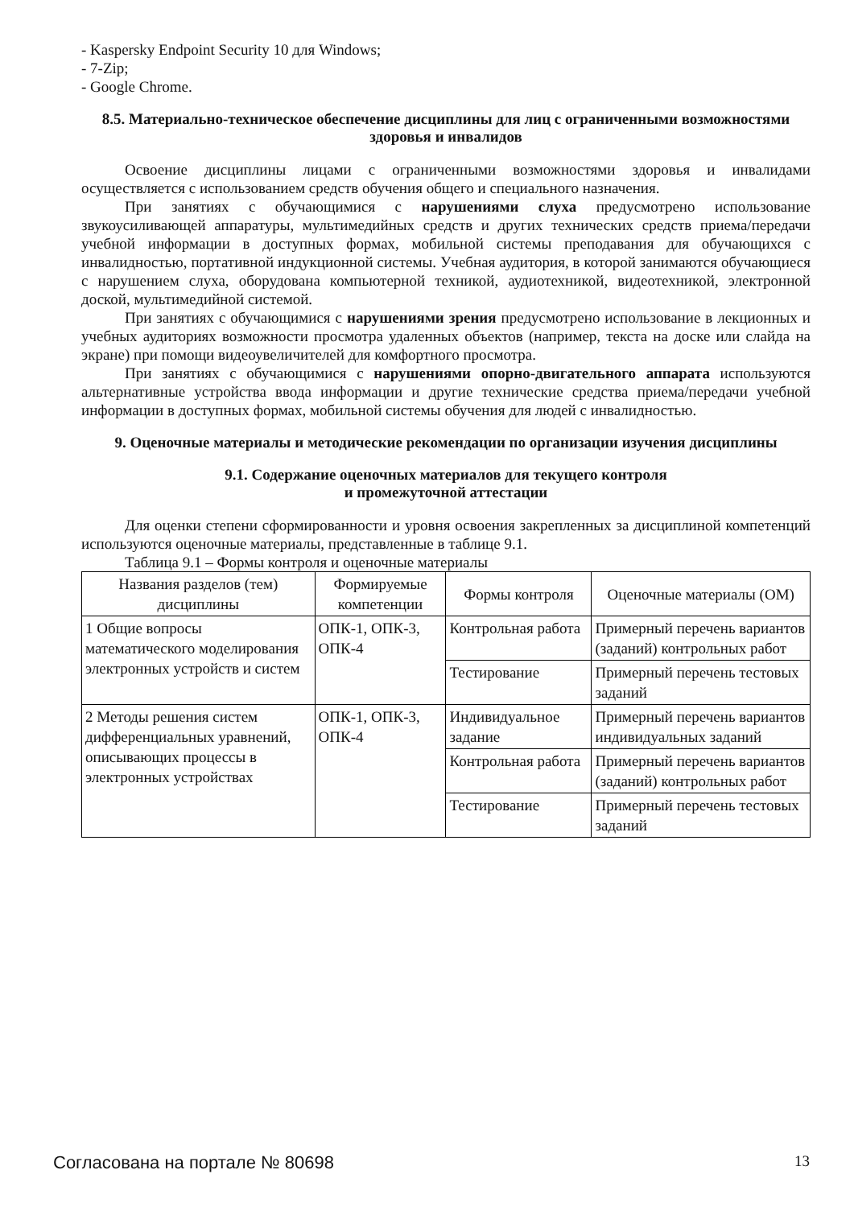- Kaspersky Endpoint Security 10 для Windows;
- 7-Zip;
- Google Chrome.
8.5. Материально-техническое обеспечение дисциплины для лиц с ограниченными возможностями здоровья и инвалидов
Освоение дисциплины лицами с ограниченными возможностями здоровья и инвалидами осуществляется с использованием средств обучения общего и специального назначения.
При занятиях с обучающимися с нарушениями слуха предусмотрено использование звукоусиливающей аппаратуры, мультимедийных средств и других технических средств приема/передачи учебной информации в доступных формах, мобильной системы преподавания для обучающихся с инвалидностью, портативной индукционной системы. Учебная аудитория, в которой занимаются обучающиеся с нарушением слуха, оборудована компьютерной техникой, аудиотехникой, видеотехникой, электронной доской, мультимедийной системой.
При занятиях с обучающимися с нарушениями зрения предусмотрено использование в лекционных и учебных аудиториях возможности просмотра удаленных объектов (например, текста на доске или слайда на экране) при помощи видеоувеличителей для комфортного просмотра.
При занятиях с обучающимися с нарушениями опорно-двигательного аппарата используются альтернативные устройства ввода информации и другие технические средства приема/передачи учебной информации в доступных формах, мобильной системы обучения для людей с инвалидностью.
9. Оценочные материалы и методические рекомендации по организации изучения дисциплины
9.1. Содержание оценочных материалов для текущего контроля
и промежуточной аттестации
Для оценки степени сформированности и уровня освоения закрепленных за дисциплиной компетенций используются оценочные материалы, представленные в таблице 9.1.
Таблица 9.1 – Формы контроля и оценочные материалы
| Названия разделов (тем) дисциплины | Формируемые компетенции | Формы контроля | Оценочные материалы (ОМ) |
| --- | --- | --- | --- |
| 1 Общие вопросы математического моделирования электронных устройств и систем | ОПК-1, ОПК-3, ОПК-4 | Контрольная работа | Примерный перечень вариантов (заданий) контрольных работ |
| | | Тестирование | Примерный перечень тестовых заданий |
| 2 Методы решения систем дифференциальных уравнений, описывающих процессы в электронных устройствах | ОПК-1, ОПК-3, ОПК-4 | Индивидуальное задание | Примерный перечень вариантов индивидуальных заданий |
| | | Контрольная работа | Примерный перечень вариантов (заданий) контрольных работ |
| | | Тестирование | Примерный перечень тестовых заданий |
Согласована на портале № 80698 13